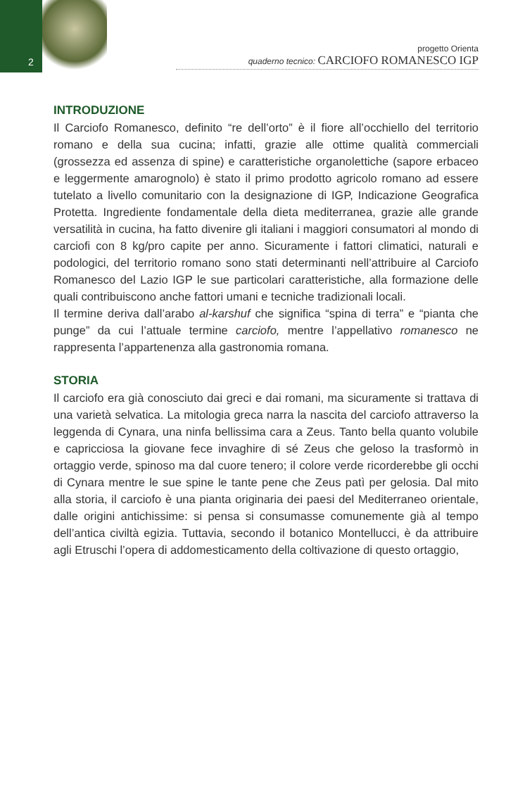2
progetto Orienta
quaderno tecnico: CARCIOFO ROMANESCO IGP
INTRODUZIONE
Il Carciofo Romanesco, definito “re dell’orto” è il fiore all’occhiello del territorio romano e della sua cucina; infatti, grazie alle ottime qualità commerciali (grossezza ed assenza di spine) e caratteristiche organolettiche (sapore erbaceo e leggermente amarognolo) è stato il primo prodotto agricolo romano ad essere tutelato a livello comunitario con la designazione di IGP, Indicazione Geografica Protetta. Ingrediente fondamentale della dieta mediterranea, grazie alle grande versatilità in cucina, ha fatto divenire gli italiani i maggiori consumatori al mondo di carciofi con 8 kg/pro capite per anno. Sicuramente i fattori climatici, naturali e podologici, del territorio romano sono stati determinanti nell’attribuire al Carciofo Romanesco del Lazio IGP le sue particolari caratteristiche, alla formazione delle quali contribuiscono anche fattori umani e tecniche tradizionali locali.
Il termine deriva dall’arabo al-karshuf che significa “spina di terra” e “pianta che punge” da cui l’attuale termine carciofo, mentre l’appellativo romanesco ne rappresenta l’appartenenza alla gastronomia romana.
STORIA
Il carciofo era già conosciuto dai greci e dai romani, ma sicuramente si trattava di una varietà selvatica. La mitologia greca narra la nascita del carciofo attraverso la leggenda di Cynara, una ninfa bellissima cara a Zeus. Tanto bella quanto volubile e capricciosa la giovane fece invaghire di sé Zeus che geloso la trasformò in ortaggio verde, spinoso ma dal cuore tenero; il colore verde ricorderebbe gli occhi di Cynara mentre le sue spine le tante pene che Zeus patì per gelosia. Dal mito alla storia, il carciofo è una pianta originaria dei paesi del Mediterraneo orientale, dalle origini antichissime: si pensa si consumasse comunemente già al tempo dell’antica civiltà egizia. Tuttavia, secondo il botanico Montellucci, è da attribuire agli Etruschi l’opera di addomesticamento della coltivazione di questo ortaggio,